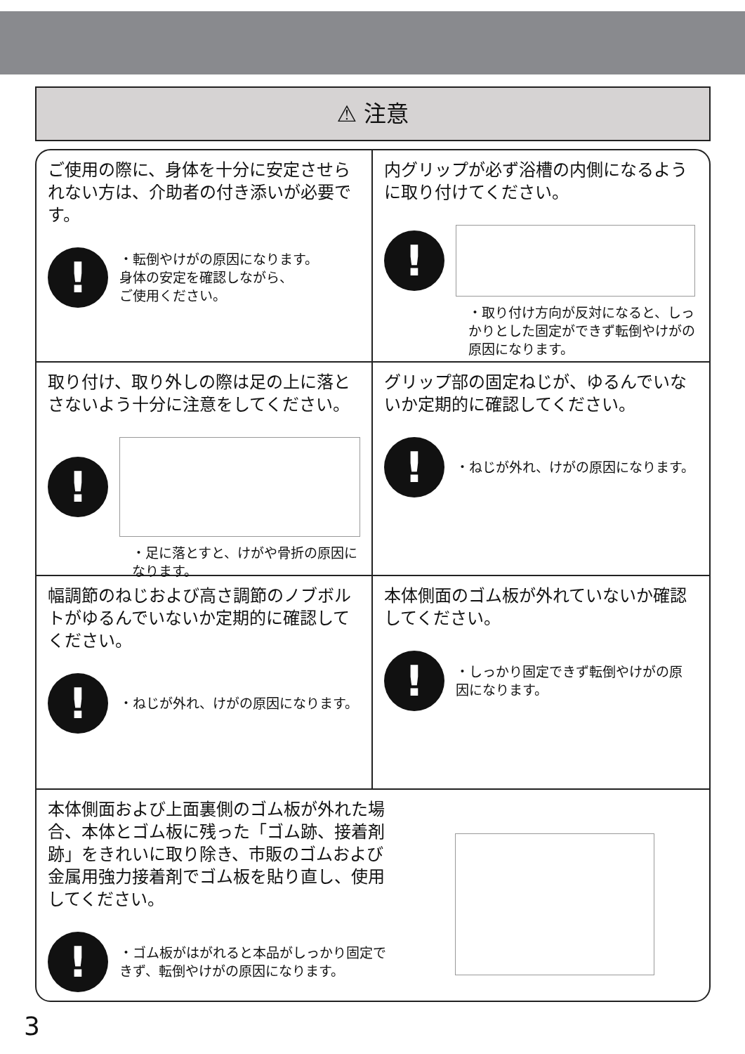⚠ 注意
ご使用の際に、身体を十分に安定させられない方は、介助者の付き添いが必要です。
!
・転倒やけがの原因になります。
身体の安定を確認しながら、
ご使用ください。
内グリップが必ず浴槽の内側になるように取り付けてください。
!
・取り付け方向が反対になると、しっかりとした固定ができず転倒やけがの原因になります。
取り付け、取り外しの際は足の上に落とさないよう十分に注意をしてください。
!
・足に落とすと、けがや骨折の原因になります。
グリップ部の固定ねじが、ゆるんでいないか定期的に確認してください。
!
・ねじが外れ、けがの原因になります。
幅調節のねじおよび高さ調節のノブボルトがゆるんでいないか定期的に確認してください。
!
・ねじが外れ、けがの原因になります。
本体側面のゴム板が外れていないか確認してください。
!
・しっかり固定できず転倒やけがの原因になります。
本体側面および上面裏側のゴム板が外れた場合、本体とゴム板に残った「ゴム跡、接着剤跡」をきれいに取り除き、市販のゴムおよび金属用強力接着剤でゴム板を貼り直し、使用してください。
!
・ゴム板がはがれると本品がしっかり固定できず、転倒やけがの原因になります。
3